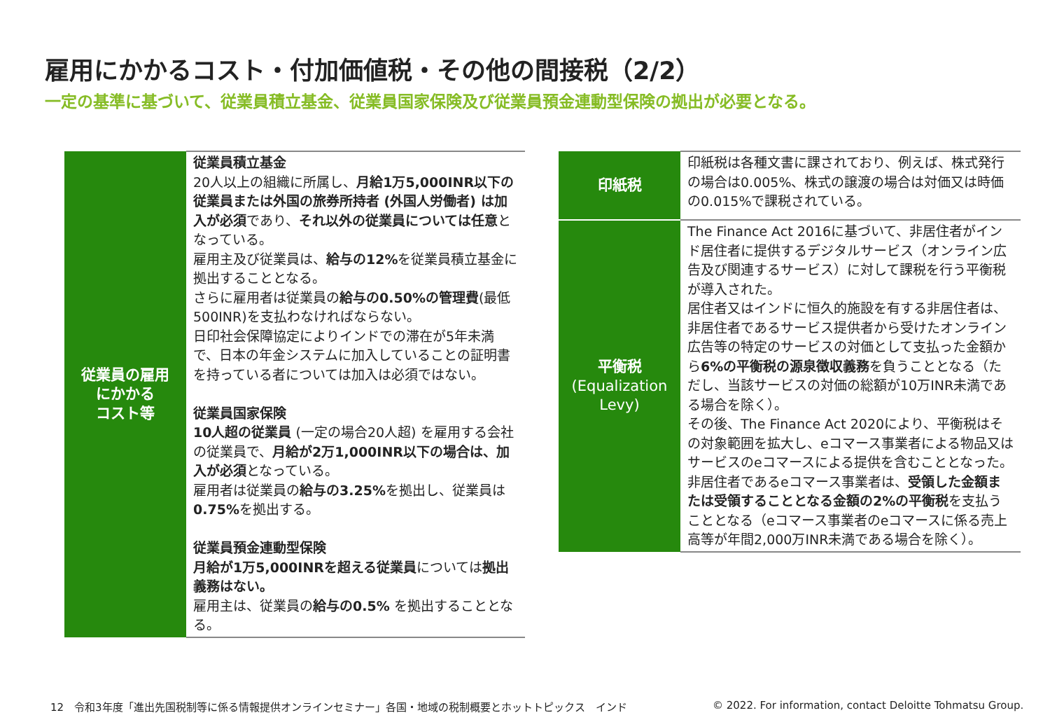雇用にかかるコスト・付加価値税・その他の間接税（2/2）
一定の基準に基づいて、従業員積立基金、従業員国家保険及び従業員預金連動型保険の拠出が必要となる。
| 従業員の雇用 にかかる コスト等 | 従業員積立基金 20人以上の組織に所属し、 月給1万5,000INR以下の従業員または外国の旅券所持者 (外国人労働者) は加入が必須 であり、 それ以外の従業員については任意 となっている。 雇用主及び従業員は、 給与の12% を従業員積立基金に拠出することとなる。 さらに雇用者は従業員の 給与の0.50%の管理費 (最低500INR)を支払わなければならない。 日印社会保障協定によりインドでの滞在が5年未満で、日本の年金システムに加入していることの証明書を持っている者については加入は必須ではない。 従業員国家保険 10人超の従業員 (一定の場合20人超) を雇用する会社の従業員で、 月給が2万1,000INR以下の場合は、加入が必須 となっている。 雇用者は従業員の 給与の3.25% を拠出し、従業員は 0.75% を拠出する。 従業員預金連動型保険 月給が1万5,000INRを超える従業員 については 拠出義務はない。 雇用主は、従業員の 給与の0.5% を拠出することとなる。 |
| 印紙税 | 印紙税は各種文書に課されており、例えば、株式発行の場合は0.005%、株式の譲渡の場合は対価又は時価の0.015%で課税されている。 |
| 平衡税 (Equalization Levy) | The Finance Act 2016に基づいて、非居住者がインド居住者に提供するデジタルサービス（オンライン広告及び関連するサービス）に対して課税を行う平衡税が導入された。 居住者又はインドに恒久的施設を有する非居住者は、非居住者であるサービス提供者から受けたオンライン広告等の特定のサービスの対価として支払った金額から 6%の平衡税の源泉徴収義務 を負うこととなる（ただし、当該サービスの対価の総額が10万INR未満である場合を除く）。 その後、The Finance Act 2020により、平衡税はその対象範囲を拡大し、eコマース事業者による物品又はサービスのeコマースによる提供を含むこととなった。 非居住者であるeコマース事業者は、 受領した金額または受領することとなる金額の2%の平衡税 を支払うこととなる（eコマース事業者のeコマースに係る売上高等が年間2,000万INR未満である場合を除く）。 |
12　令和3年度「進出先国税制等に係る情報提供オンラインセミナー」各国・地域の税制概要とホットトピックス　インド
© 2022. For information, contact Deloitte Tohmatsu Group.